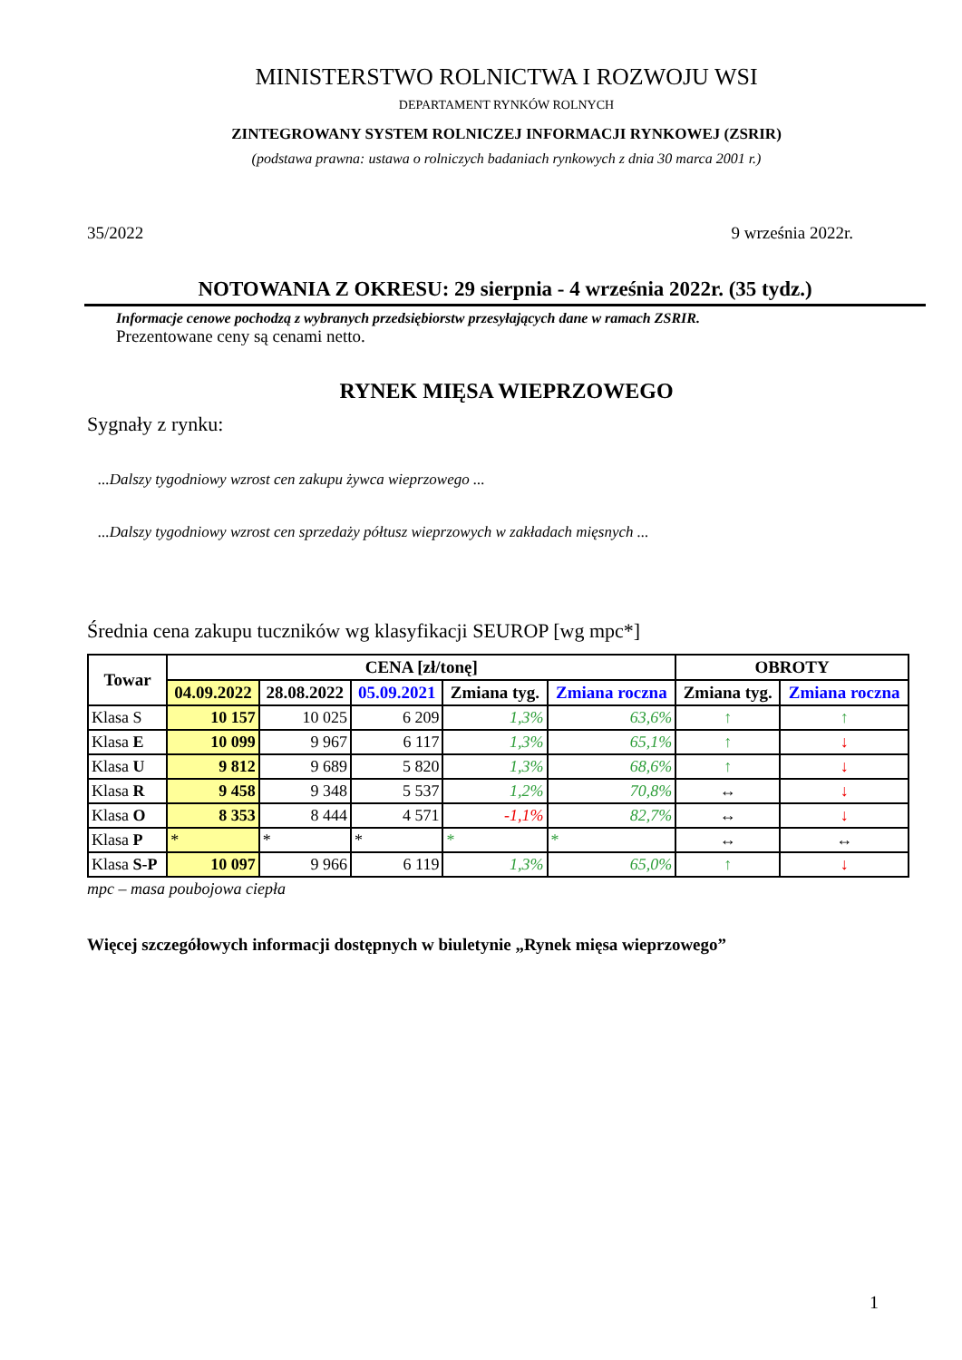MINISTERSTWO ROLNICTWA I ROZWOJU WSI
DEPARTAMENT RYNKÓW ROLNYCH
ZINTEGROWANY SYSTEM ROLNICZEJ INFORMACJI RYNKOWEJ (ZSRIR)
(podstawa prawna: ustawa o rolniczych badaniach rynkowych z dnia 30 marca 2001 r.)
35/2022 9 września 2022r.
NOTOWANIA Z OKRESU: 29 sierpnia - 4 września 2022r. (35 tydz.)
Informacje cenowe pochodzą z wybranych przedsiębiorstw przesyłających dane w ramach ZSRIR.
Prezentowane ceny są cenami netto.
RYNEK MIĘSA WIEPRZOWEGO
Sygnały z rynku:
...Dalszy tygodniowy wzrost cen zakupu żywca wieprzowego ...
...Dalszy tygodniowy wzrost cen sprzedaży półtusz wieprzowych w zakładach mięsnych ...
Średnia cena zakupu tuczników wg klasyfikacji SEUROP [wg mpc*]
| Towar | CENA [zł/tonę] | | | | | OBROTY | |
| --- | --- | --- | --- | --- | --- | --- | --- |
| | 04.09.2022 | 28.08.2022 | 05.09.2021 | Zmiana tyg. | Zmiana roczna | Zmiana tyg. | Zmiana roczna |
| Klasa S | 10 157 | 10 025 | 6 209 | 1,3% | 63,6% | ↑ | ↑ |
| Klasa E | 10 099 | 9 967 | 6 117 | 1,3% | 65,1% | ↑ | ↓ |
| Klasa U | 9 812 | 9 689 | 5 820 | 1,3% | 68,6% | ↑ | ↓ |
| Klasa R | 9 458 | 9 348 | 5 537 | 1,2% | 70,8% | ↔ | ↓ |
| Klasa O | 8 353 | 8 444 | 4 571 | -1,1% | 82,7% | ↔ | ↓ |
| Klasa P | * | * | * | * | * | ↔ | ↔ |
| Klasa S-P | 10 097 | 9 966 | 6 119 | 1,3% | 65,0% | ↑ | ↓ |
mpc – masa poubojowa ciepła
Więcej szczegółowych informacji dostępnych w biuletynie „Rynek mięsa wieprzowego”
1